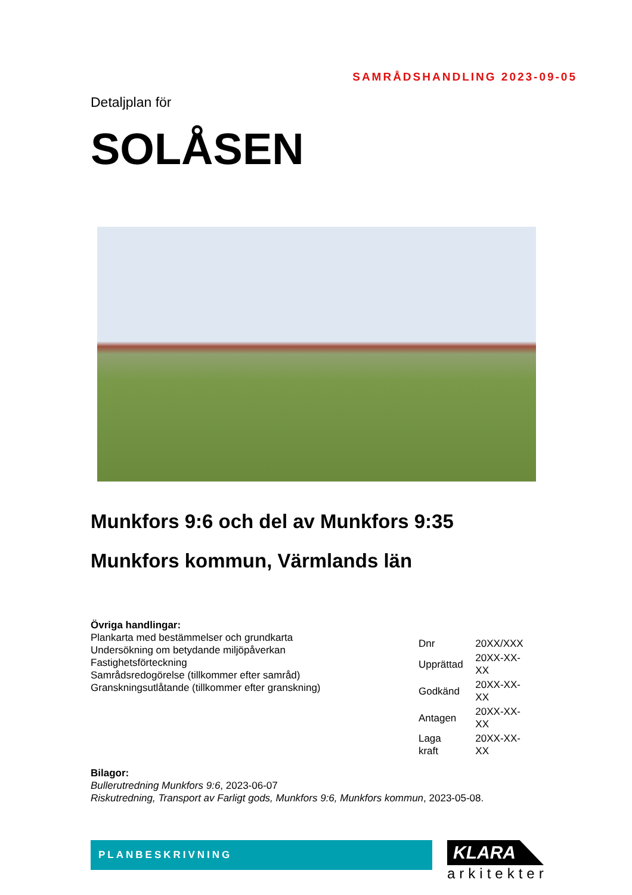SAMRÅDSHANDLING 2023-09-05
Detaljplan för
SOLÅSEN
Munkfors 9:6 och del av Munkfors 9:35
Munkfors kommun, Värmlands län
Övriga handlingar:
Plankarta med bestämmelser och grundkarta
Undersökning om betydande miljöpåverkan
Fastighetsförteckning
Samrådsredogörelse (tillkommer efter samråd)
Granskningsutlåtande (tillkommer efter granskning)
| Dnr | 20XX/XXX |
| Upprättad | 20XX-XX-XX |
| Godkänd | 20XX-XX-XX |
| Antagen | 20XX-XX-XX |
| Laga kraft | 20XX-XX-XX |
Bilagor:
Bullerutredning Munkfors 9:6, 2023-06-07
Riskutredning, Transport av Farligt gods, Munkfors 9:6, Munkfors kommun, 2023-05-08.
PLANBESKRIVNING
KLARA
arkitekter